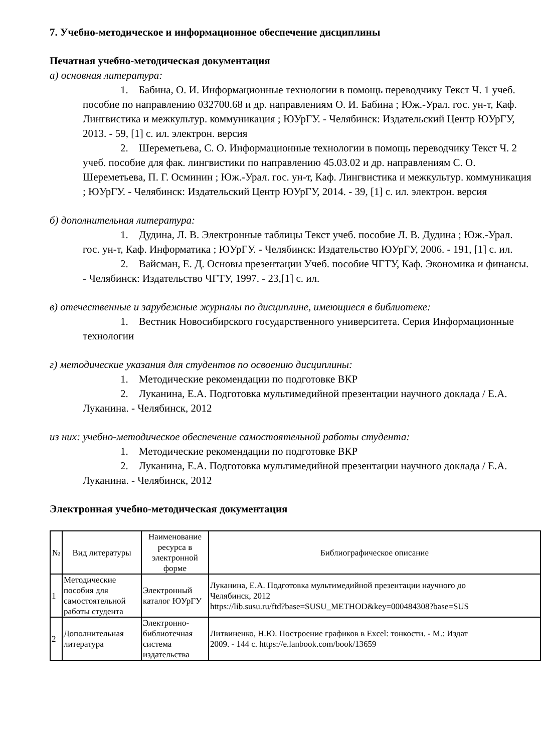7. Учебно-методическое и информационное обеспечение дисциплины
Печатная учебно-методическая документация
а) основная литература:
1. Бабина, О. И. Информационные технологии в помощь переводчику Текст Ч. 1 учеб. пособие по направлению 032700.68 и др. направлениям О. И. Бабина ; Юж.-Урал. гос. ун-т, Каф. Лингвистика и межкультур. коммуникация ; ЮУрГУ. - Челябинск: Издательский Центр ЮУрГУ, 2013. - 59, [1] с. ил. электрон. версия
2. Шереметьева, С. О. Информационные технологии в помощь переводчику Текст Ч. 2 учеб. пособие для фак. лингвистики по направлению 45.03.02 и др. направлениям С. О. Шереметьева, П. Г. Осминин ; Юж.-Урал. гос. ун-т, Каф. Лингвистика и межкультур. коммуникация ; ЮУрГУ. - Челябинск: Издательский Центр ЮУрГУ, 2014. - 39, [1] с. ил. электрон. версия
б) дополнительная литература:
1. Дудина, Л. В. Электронные таблицы Текст учеб. пособие Л. В. Дудина ; Юж.-Урал. гос. ун-т, Каф. Информатика ; ЮУрГУ. - Челябинск: Издательство ЮУрГУ, 2006. - 191, [1] с. ил.
2. Вайсман, Е. Д. Основы презентации Учеб. пособие ЧГТУ, Каф. Экономика и финансы. - Челябинск: Издательство ЧГТУ, 1997. - 23,[1] с. ил.
в) отечественные и зарубежные журналы по дисциплине, имеющиеся в библиотеке:
1. Вестник Новосибирского государственного университета. Серия Информационные технологии
г) методические указания для студентов по освоению дисциплины:
1. Методические рекомендации по подготовке ВКР
2. Луканина, Е.А. Подготовка мультимедийной презентации научного доклада / Е.А. Луканина. - Челябинск, 2012
из них: учебно-методическое обеспечение самостоятельной работы студента:
1. Методические рекомендации по подготовке ВКР
2. Луканина, Е.А. Подготовка мультимедийной презентации научного доклада / Е.А. Луканина. - Челябинск, 2012
Электронная учебно-методическая документация
| № | Вид литературы | Наименование ресурса в электронной форме | Библиографическое описание |
| --- | --- | --- | --- |
| 1 | Методические пособия для самостоятельной работы студента | Электронный каталог ЮУрГУ | Луканина, Е.А. Подготовка мультимедийной презентации научного до Челябинск, 2012 https://lib.susu.ru/ftd?base=SUSU_METHOD&key=000484308?base=SUS |
| 2 | Дополнительная литература | Электронно-библиотечная система издательства | Литвиненко, Н.Ю. Построение графиков в Excel: тонкости. - М.: Издат 2009. - 144 с. https://e.lanbook.com/book/13659 |